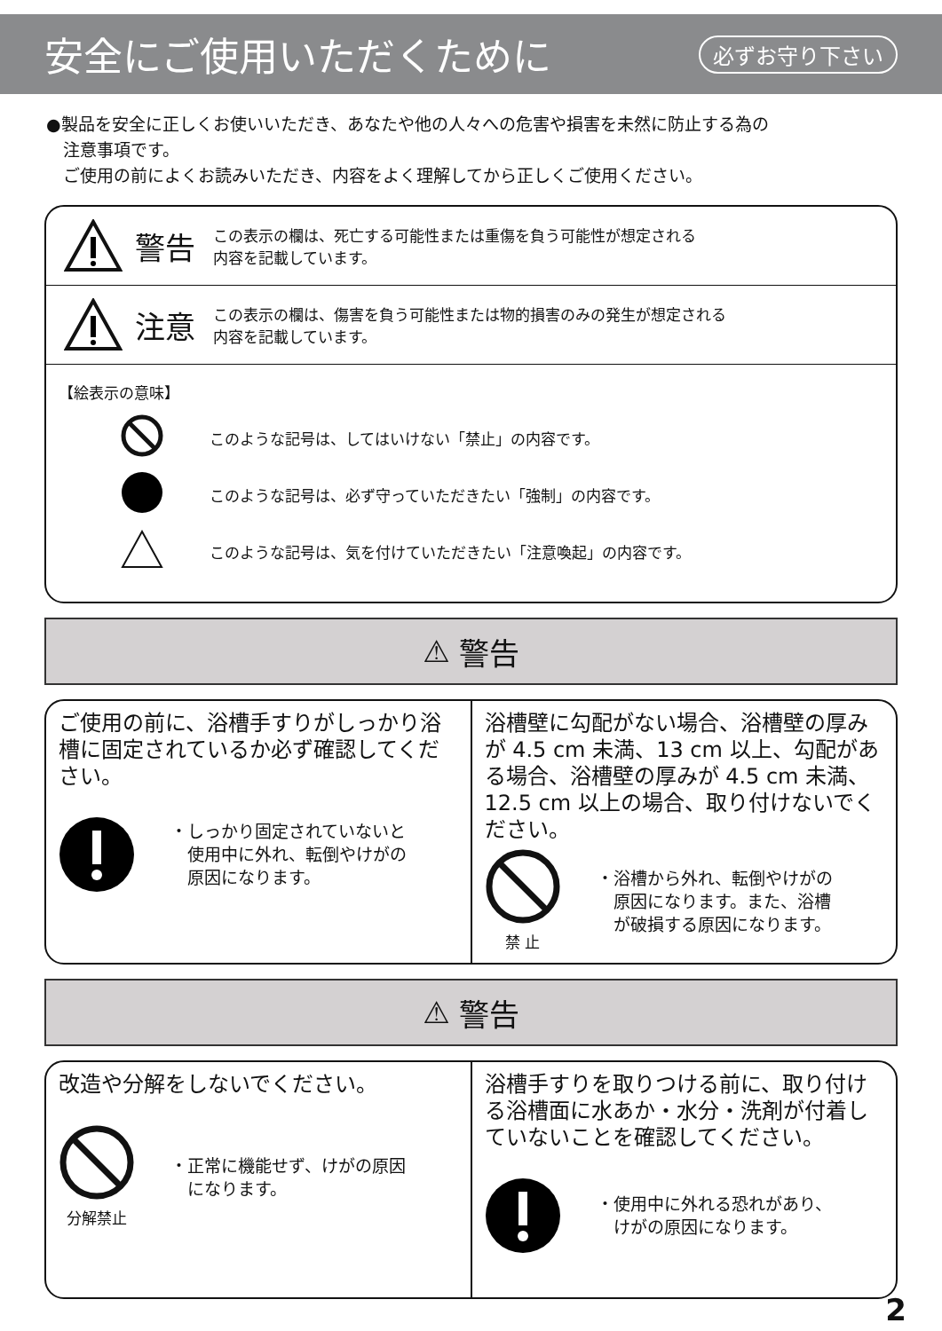安全にご使用いただくために
必ずお守り下さい
●製品を安全に正しくお使いいただき、あなたや他の人々への危害や損害を未然に防止する為の
　注意事項です。
　ご使用の前によくお読みいただき、内容をよく理解してから正しくご使用ください。
警告
この表示の欄は、死亡する可能性または重傷を負う可能性が想定される
内容を記載しています。
注意
この表示の欄は、傷害を負う可能性または物的損害のみの発生が想定される
内容を記載しています。
【絵表示の意味】
このような記号は、してはいけない「禁止」の内容です。
このような記号は、必ず守っていただきたい「強制」の内容です。
このような記号は、気を付けていただきたい「注意喚起」の内容です。
⚠ 警告
ご使用の前に、浴槽手すりがしっかり浴槽に固定されているか必ず確認してください。
・しっかり固定されていないと
　使用中に外れ、転倒やけがの
　原因になります。
浴槽壁に勾配がない場合、浴槽壁の厚みが 4.5 cm 未満、13 cm 以上、勾配がある場合、浴槽壁の厚みが 4.5 cm 未満、12.5 cm 以上の場合、取り付けないでください。
禁 止 ・浴槽から外れ、転倒やけがの
　原因になります。また、浴槽
　が破損する原因になります。
⚠ 警告
改造や分解をしないでください。
分解禁止 ・正常に機能せず、けがの原因
　になります。
浴槽手すりを取りつける前に、取り付ける浴槽面に水あか・水分・洗剤が付着していないことを確認してください。
・使用中に外れる恐れがあり、
　けがの原因になります。
2